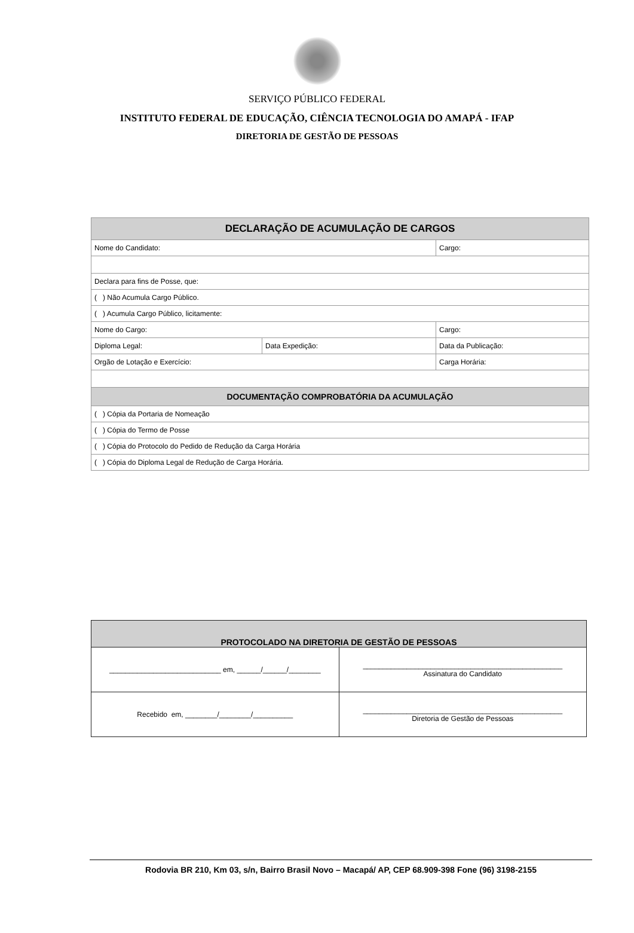SERVIÇO PÚBLICO FEDERAL
INSTITUTO FEDERAL DE EDUCAÇÃO, CIÊNCIA TECNOLOGIA DO AMAPÁ - IFAP
DIRETORIA DE GESTÃO DE PESSOAS
| DECLARAÇÃO DE ACUMULAÇÃO DE CARGOS | | |
| Nome do Candidato: | | Cargo: |
| Declara para fins de Posse, que: | | |
| ( ) Não Acumula Cargo Público. | | |
| ( ) Acumula Cargo Público, licitamente: | | |
| Nome do Cargo: | | Cargo: |
| Diploma Legal: | Data Expedição: | Data da Publicação: |
| Orgão de Lotação e Exercício: | | Carga Horária: |
| DOCUMENTAÇÃO COMPROBATÓRIA DA ACUMULAÇÃO | | |
| ( ) Cópia da Portaria de Nomeação | | |
| ( ) Cópia do Termo de Posse | | |
| ( ) Cópia do Protocolo do Pedido de Redução da Carga Horária | | |
| ( ) Cópia do Diploma Legal de Redução de Carga Horária. | | |
| PROTOCOLADO NA DIRETORIA DE GESTÃO DE PESSOAS | |
| ____________________________ em, ______/______/________ | __________________________________________________ Assinatura do Candidato |
| Recebido em, ________/________/__________ | __________________________________________________ Diretoria de Gestão de Pessoas |
Rodovia BR 210, Km 03, s/n, Bairro Brasil Novo – Macapá/ AP, CEP 68.909-398 Fone (96) 3198-2155